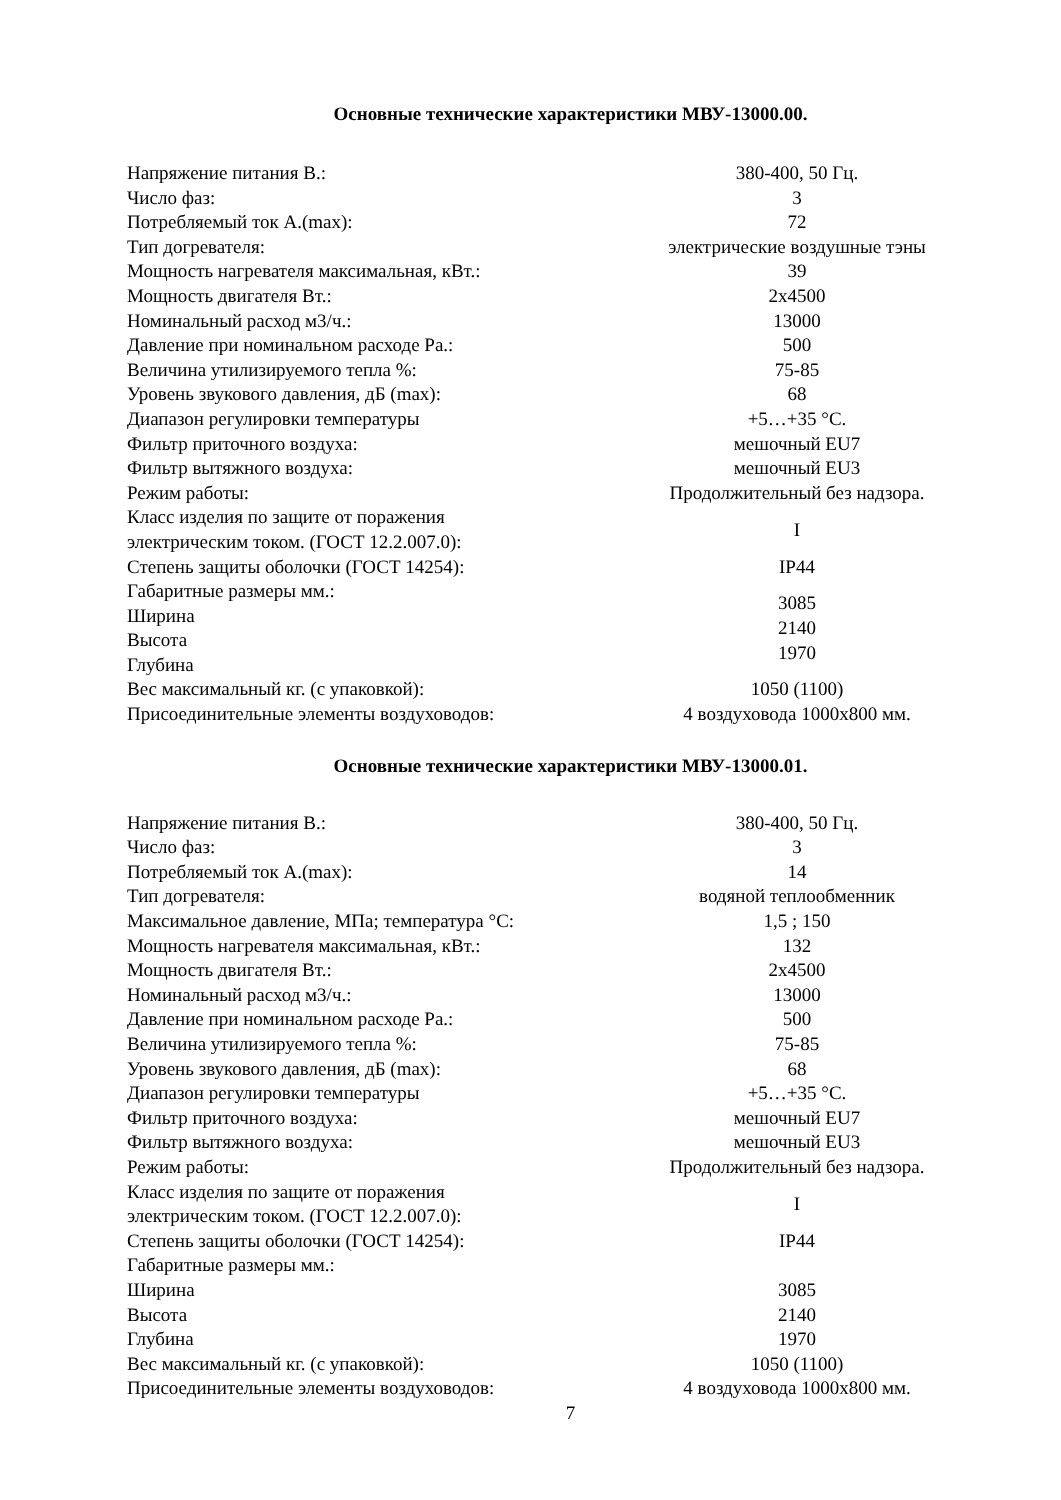Основные технические характеристики МВУ-13000.00.
| Напряжение питания В.: | 380-400, 50 Гц. |
| Число фаз: | 3 |
| Потребляемый ток А.(max): | 72 |
| Тип догревателя: | электрические воздушные тэны |
| Мощность нагревателя максимальная, кВт.: | 39 |
| Мощность двигателя Вт.: | 2х4500 |
| Номинальный расход м3/ч.: | 13000 |
| Давление при номинальном расходе Ра.: | 500 |
| Величина утилизируемого тепла %: | 75-85 |
| Уровень звукового давления, дБ (max): | 68 |
| Диапазон регулировки температуры | +5…+35 °С. |
| Фильтр приточного воздуха: | мешочный EU7 |
| Фильтр вытяжного воздуха: | мешочный EU3 |
| Режим работы: | Продолжительный без надзора. |
| Класс изделия по защите от поражения электрическим током. (ГОСТ 12.2.007.0): | I |
| Степень защиты оболочки (ГОСТ 14254): | IP44 |
| Габаритные размеры мм.: Ширина Высота Глубина | 3085 2140 1970 |
| Вес максимальный кг. (с упаковкой): | 1050 (1100) |
| Присоединительные элементы воздуховодов: | 4 воздуховода 1000х800 мм. |
Основные технические характеристики МВУ-13000.01.
| Напряжение питания В.: | 380-400, 50 Гц. |
| Число фаз: | 3 |
| Потребляемый ток А.(max): | 14 |
| Тип догревателя: | водяной теплообменник |
| Максимальное давление, МПа; температура °С: | 1,5 ; 150 |
| Мощность нагревателя максимальная, кВт.: | 132 |
| Мощность двигателя Вт.: | 2х4500 |
| Номинальный расход м3/ч.: | 13000 |
| Давление при номинальном расходе Ра.: | 500 |
| Величина утилизируемого тепла %: | 75-85 |
| Уровень звукового давления, дБ (max): | 68 |
| Диапазон регулировки температуры | +5…+35 °С. |
| Фильтр приточного воздуха: | мешочный EU7 |
| Фильтр вытяжного воздуха: | мешочный EU3 |
| Режим работы: | Продолжительный без надзора. |
| Класс изделия по защите от поражения электрическим током. (ГОСТ 12.2.007.0): | I |
| Степень защиты оболочки (ГОСТ 14254): | IP44 |
| Габаритные размеры мм.: | |
| Ширина | 3085 |
| Высота | 2140 |
| Глубина | 1970 |
| Вес максимальный кг. (с упаковкой): | 1050 (1100) |
| Присоединительные элементы воздуховодов: | 4 воздуховода 1000х800 мм. |
7